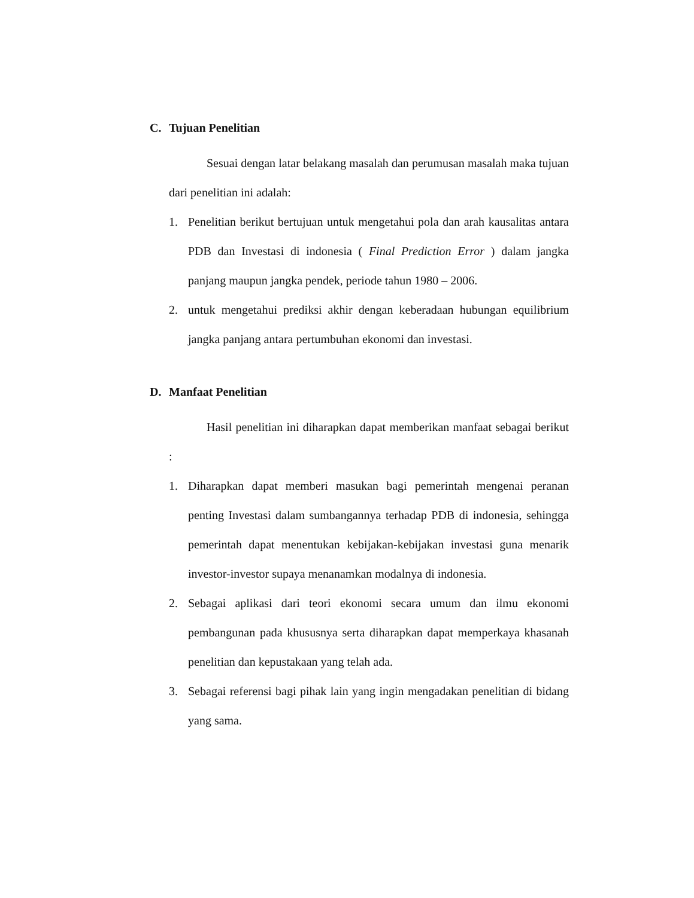C. Tujuan Penelitian
Sesuai dengan latar belakang masalah dan perumusan masalah maka tujuan dari penelitian ini adalah:
1. Penelitian berikut bertujuan untuk mengetahui pola dan arah kausalitas antara PDB dan Investasi di indonesia ( Final Prediction Error ) dalam jangka panjang maupun jangka pendek, periode tahun 1980 – 2006.
2. untuk mengetahui prediksi akhir dengan keberadaan hubungan equilibrium jangka panjang antara pertumbuhan ekonomi dan investasi.
D. Manfaat Penelitian
Hasil penelitian ini diharapkan dapat memberikan manfaat sebagai berikut :
1. Diharapkan dapat memberi masukan bagi pemerintah mengenai peranan penting Investasi dalam sumbangannya terhadap PDB di indonesia, sehingga pemerintah dapat menentukan kebijakan-kebijakan investasi guna menarik investor-investor supaya menanamkan modalnya di indonesia.
2. Sebagai aplikasi dari teori ekonomi secara umum dan ilmu ekonomi pembangunan pada khususnya serta diharapkan dapat memperkaya khasanah penelitian dan kepustakaan yang telah ada.
3. Sebagai referensi bagi pihak lain yang ingin mengadakan penelitian di bidang yang sama.